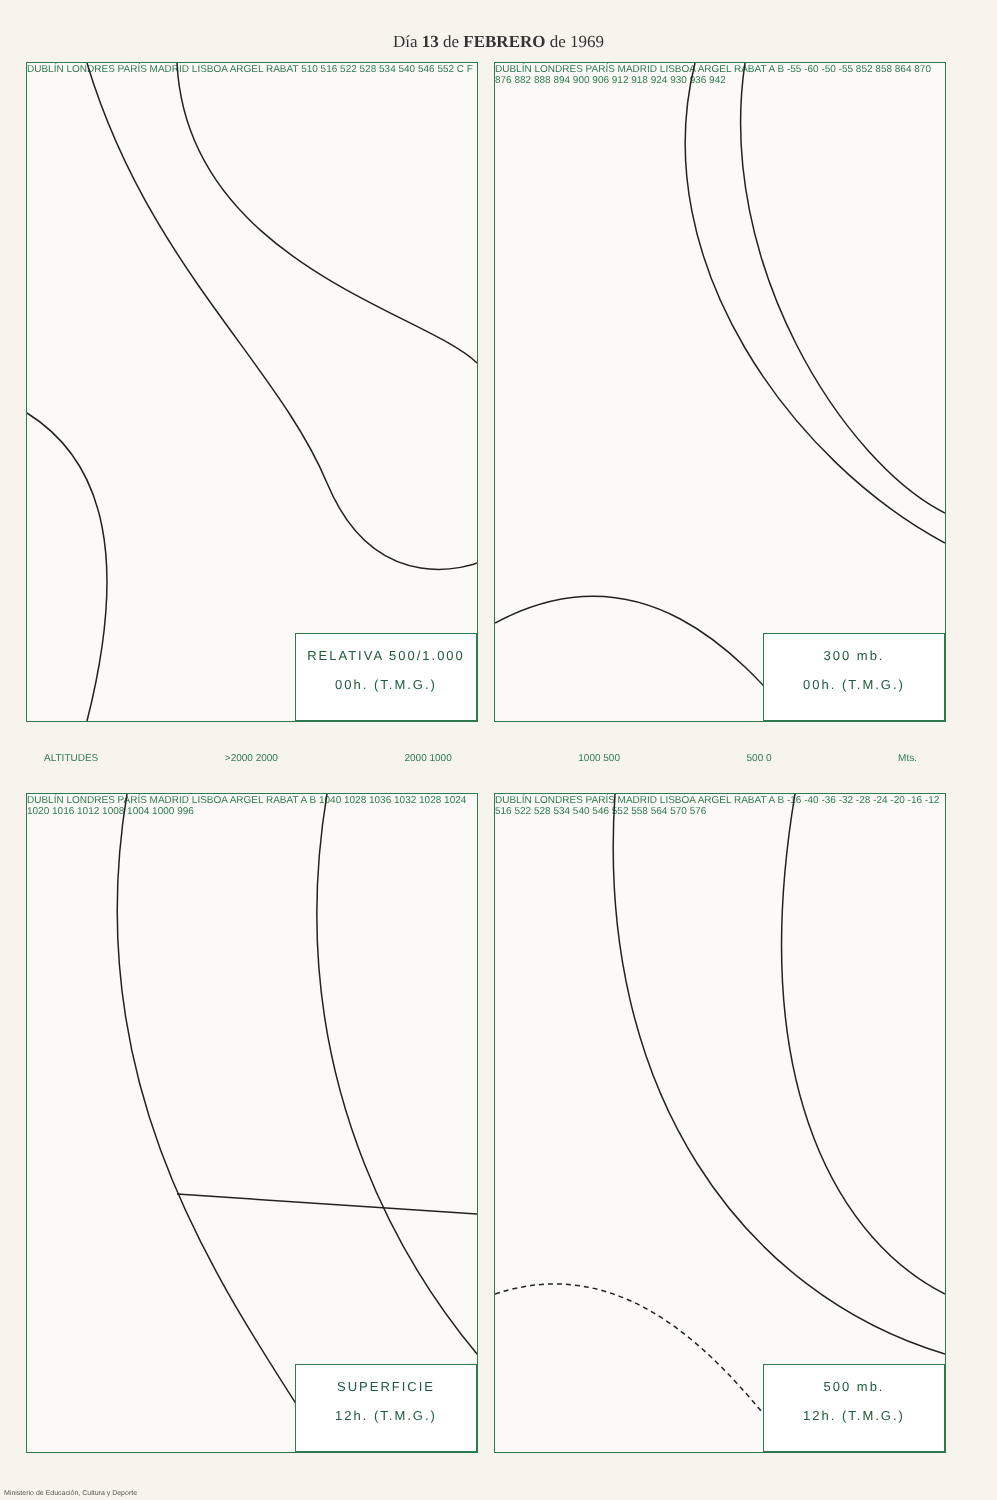Día 13 de FEBRERO de 1969
DUBLÍN LONDRES PARÍS MADRID LISBOA ARGEL RABAT 510 516 522 528 534 540 546 552 C F
RELATIVA 500/1.000
00h. (T.M.G.)
DUBLÍN LONDRES PARÍS MADRID LISBOA ARGEL RABAT A B -55 -60 -50 -55 852 858 864 870 876 882 888 894 900 906 912 918 924 930 936 942
300 mb.
00h. (T.M.G.)
ALTITUDES >2000 2000 2000 1000 1000 500 500 0 Mts.
DUBLÍN LONDRES PARÍS MADRID LISBOA ARGEL RABAT A B 1040 1028 1036 1032 1028 1024 1020 1016 1012 1008 1004 1000 996
SUPERFICIE
12h. (T.M.G.)
DUBLÍN LONDRES PARÍS MADRID LISBOA ARGEL RABAT A B -16 -40 -36 -32 -28 -24 -20 -16 -12 516 522 528 534 540 546 552 558 564 570 576
500 mb.
12h. (T.M.G.)
Ministerio de Educación, Cultura y Deporte